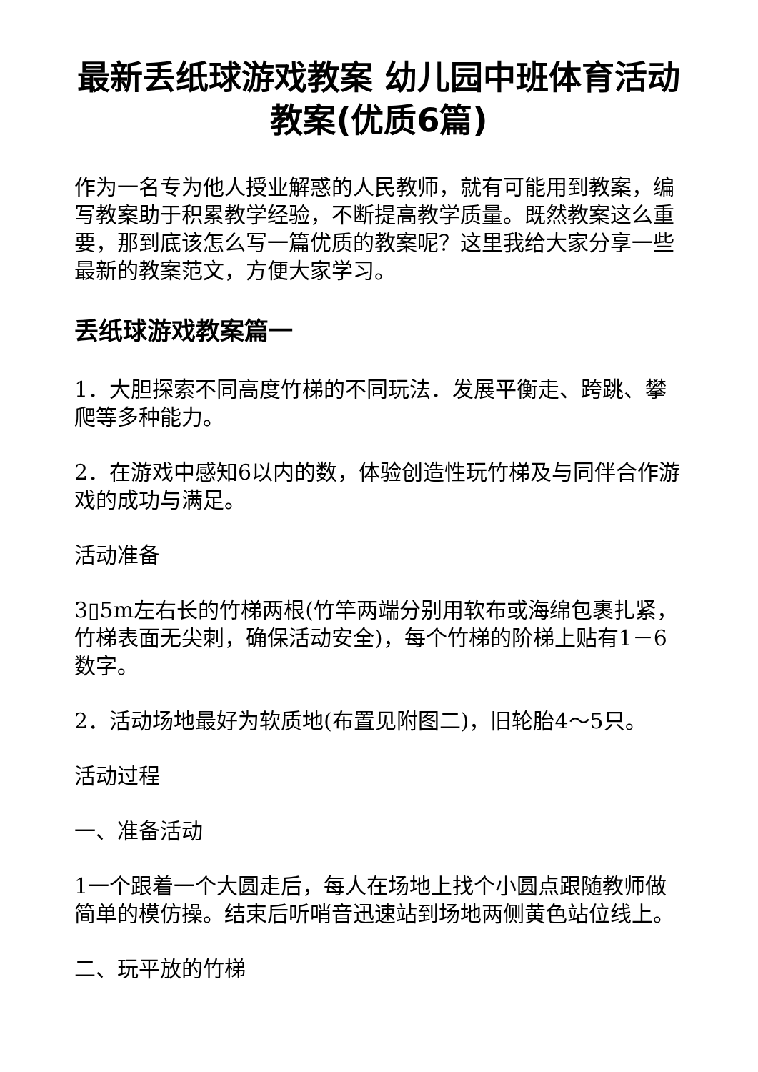最新丢纸球游戏教案 幼儿园中班体育活动教案(优质6篇)
作为一名专为他人授业解惑的人民教师，就有可能用到教案，编写教案助于积累教学经验，不断提高教学质量。既然教案这么重要，那到底该怎么写一篇优质的教案呢？这里我给大家分享一些最新的教案范文，方便大家学习。
丢纸球游戏教案篇一
1．大胆探索不同高度竹梯的不同玩法．发展平衡走、跨跳、攀爬等多种能力。
2．在游戏中感知6以内的数，体验创造性玩竹梯及与同伴合作游戏的成功与满足。
活动准备
3▯5m左右长的竹梯两根(竹竿两端分别用软布或海绵包裹扎紧，竹梯表面无尖刺，确保活动安全)，每个竹梯的阶梯上贴有1－6数字。
2．活动场地最好为软质地(布置见附图二)，旧轮胎4～5只。
活动过程
一、准备活动
1一个跟着一个大圆走后，每人在场地上找个小圆点跟随教师做简单的模仿操。结束后听哨音迅速站到场地两侧黄色站位线上。
二、玩平放的竹梯